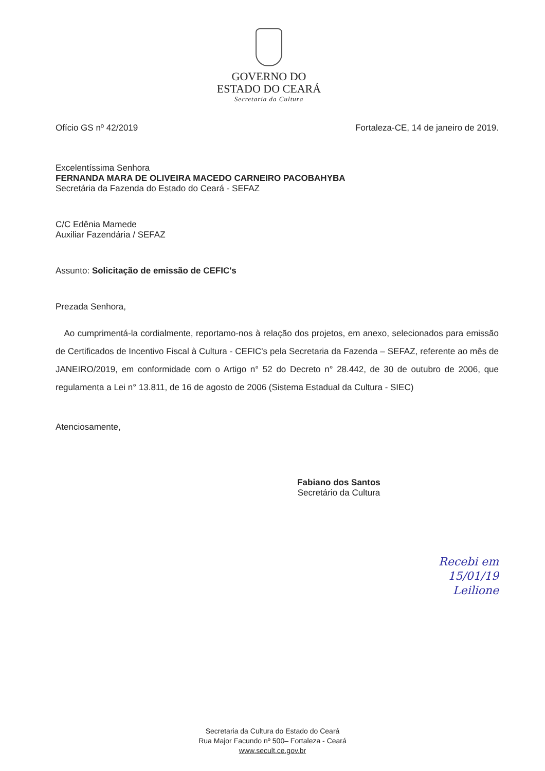GOVERNO DO
ESTADO DO CEARÁ
Secretaria da Cultura
Ofício GS nº 42/2019 Fortaleza-CE, 14 de janeiro de 2019.
Excelentíssima Senhora
FERNANDA MARA DE OLIVEIRA MACEDO CARNEIRO PACOBAHYBA
Secretária da Fazenda do Estado do Ceará - SEFAZ
C/C Edênia Mamede
Auxiliar Fazendária / SEFAZ
Assunto: Solicitação de emissão de CEFIC's
Prezada Senhora,
Ao cumprimentá-la cordialmente, reportamo-nos à relação dos projetos, em anexo, selecionados para emissão de Certificados de Incentivo Fiscal à Cultura - CEFIC's pela Secretaria da Fazenda – SEFAZ, referente ao mês de JANEIRO/2019, em conformidade com o Artigo n° 52 do Decreto n° 28.442, de 30 de outubro de 2006, que regulamenta a Lei n° 13.811, de 16 de agosto de 2006 (Sistema Estadual da Cultura - SIEC)
Atenciosamente,
Fabiano dos Santos
Secretário da Cultura
Recebi em
15/01/19
Leilione
Secretaria da Cultura do Estado do Ceará
Rua Major Facundo nº 500– Fortaleza - Ceará
www.secult.ce.gov.br